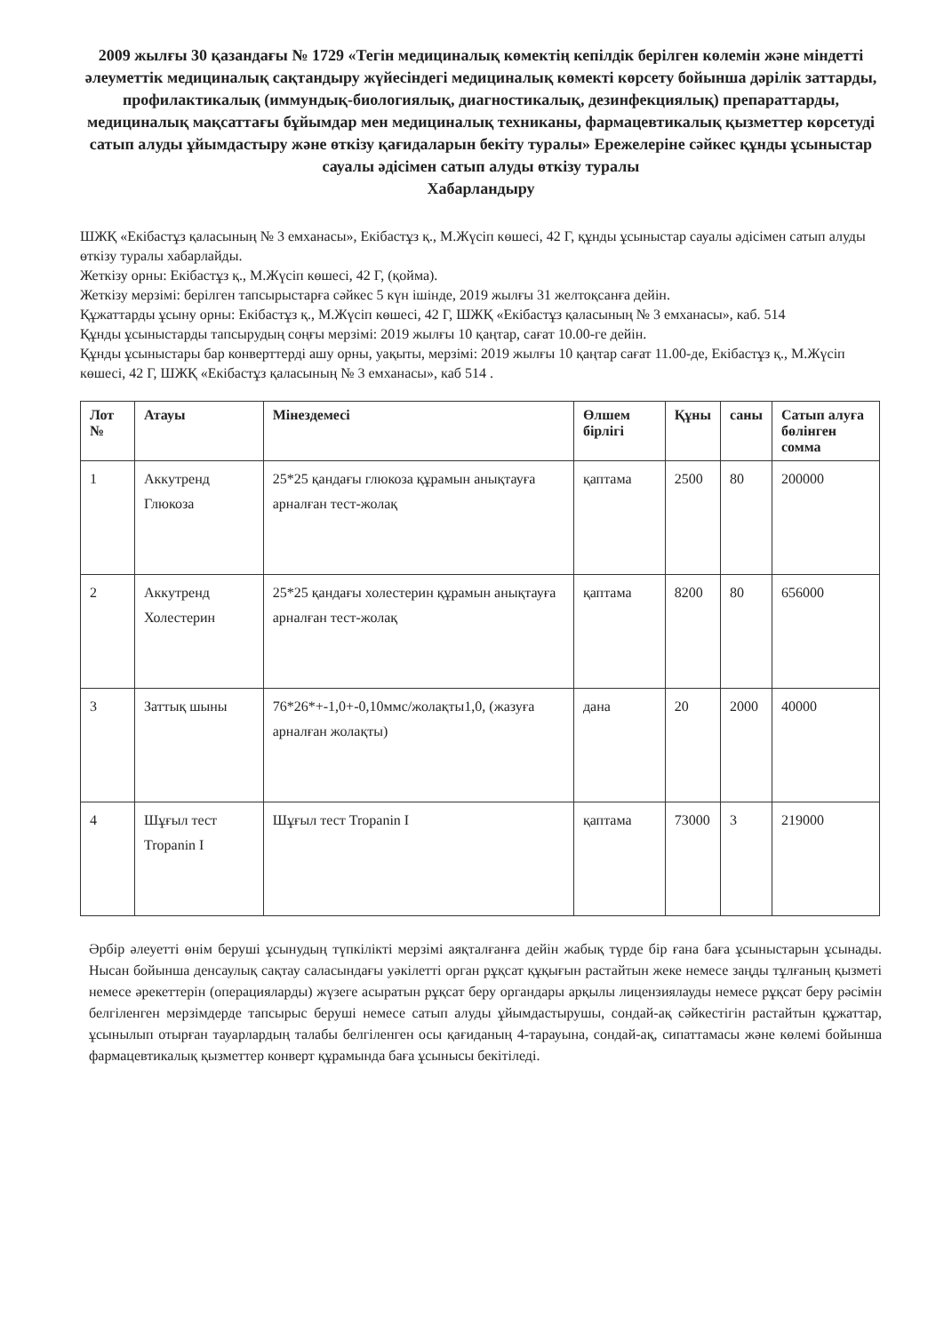2009 жылғы 30 қазандағы № 1729 «Тегін медициналық көмектің кепілдік берілген көлемін және міндетті әлеуметтік медициналық сақтандыру жүйесіндегі медициналық көмекті көрсету бойынша дәрілік заттарды, профилактикалық (иммундық-биологиялық, диагностикалық, дезинфекциялық) препараттарды, медициналық мақсаттағы бұйымдар мен медициналық техниканы, фармацевтикалық қызметтер көрсетуді сатып алуды ұйымдастыру және өткізу қағидаларын бекіту туралы» Ережелеріне сәйкес құнды ұсыныстар сауалы әдісімен сатып алуды өткізу туралы
Хабарландыру
ШЖҚ «Екібастұз қаласының № 3 емханасы», Екібастұз қ., М.Жүсіп көшесі, 42 Г, құнды ұсыныстар сауалы әдісімен сатып алуды өткізу туралы хабарлайды.
Жеткізу орны: Екібастұз қ., М.Жүсіп көшесі, 42 Г, (қойма).
Жеткізу мерзімі: берілген тапсырыстарға сәйкес 5 күн ішінде, 2019 жылғы 31 желтоқсанға дейін.
Құжаттарды ұсыну орны: Екібастұз қ., М.Жүсіп көшесі, 42 Г, ШЖҚ «Екібастұз қаласының № 3 емханасы», каб. 514
Құнды ұсыныстарды тапсырудың соңғы мерзімі: 2019 жылғы 10 қаңтар, сағат 10.00-ге дейін.
Құнды ұсыныстары бар конверттерді ашу орны, уақыты, мерзімі: 2019 жылғы 10 қаңтар сағат 11.00-де, Екібастұз қ., М.Жүсіп көшесі, 42 Г, ШЖҚ «Екібастұз қаласының № 3 емханасы», каб 514 .
| Лот № | Атауы | Мінездемесі | Өлшем бірлігі | Құны | саны | Сатып алуға бөлінген сомма |
| --- | --- | --- | --- | --- | --- | --- |
| 1 | Аккутренд Глюкоза | 25*25 қандағы глюкоза құрамын анықтауға арналған тест-жолақ | қаптама | 2500 | 80 | 200000 |
| 2 | Аккутренд Холестерин | 25*25 қандағы холестерин құрамын анықтауға арналған тест-жолақ | қаптама | 8200 | 80 | 656000 |
| 3 | Заттық шыны | 76*26*+-1,0+-0,10ммс/жолақты1,0, (жазуға арналған жолақты) | дана | 20 | 2000 | 40000 |
| 4 | Шұғыл тест Tropanin I | Шұғыл тест Tropanin I | қаптама | 73000 | 3 | 219000 |
Әрбір әлеуетті өнім беруші ұсынудың түпкілікті мерзімі аяқталғанға дейін жабық түрде бір ғана баға ұсыныстарын ұсынады. Нысан бойынша денсаулық сақтау саласындағы уәкілетті орган рұқсат құқығын растайтын жеке немесе заңды тұлғаның қызметі немесе әрекеттерін (операцияларды) жүзеге асыратын рұқсат беру органдары арқылы лицензиялауды немесе рұқсат беру рәсімін белгіленген мерзімдерде тапсырыс беруші немесе сатып алуды ұйымдастырушы, сондай-ақ сәйкестігін растайтын құжаттар, ұсынылып отырған тауарлардың талабы белгіленген осы қағиданың 4-тарауына, сондай-ақ, сипаттамасы және көлемі бойынша фармацевтикалық қызметтер конверт құрамында баға ұсынысы бекітіледі.